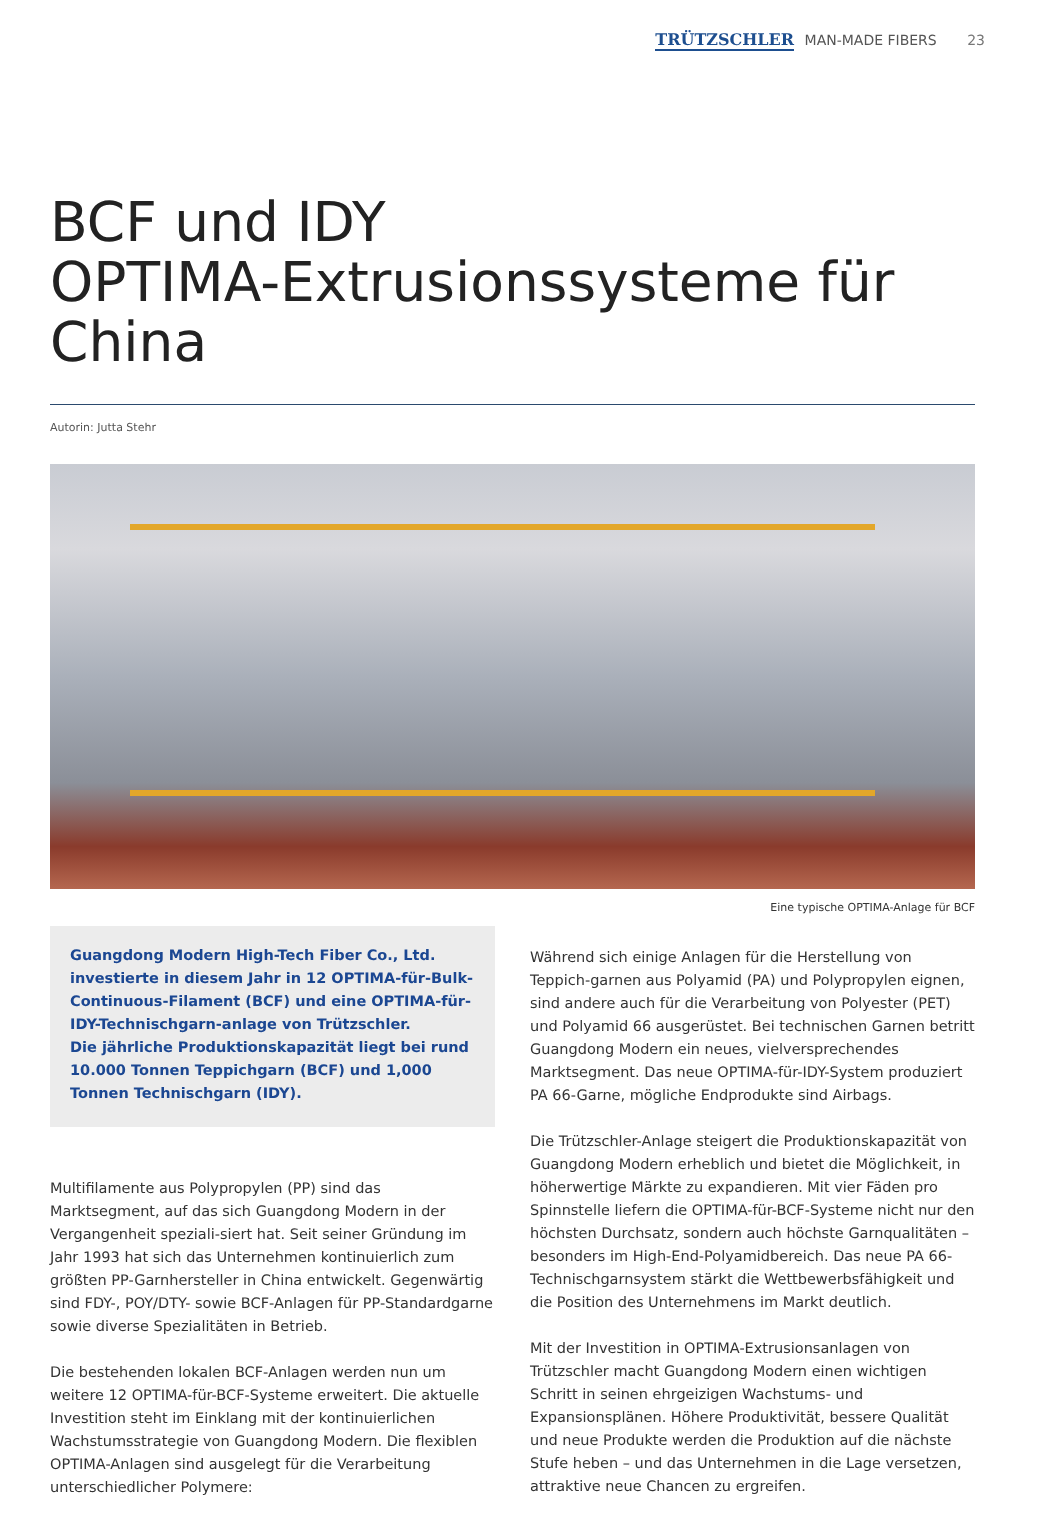TRÜTZSCHLER MAN-MADE FIBERS 23
BCF und IDY
OPTIMA-Extrusionssysteme für China
Autorin: Jutta Stehr
Eine typische OPTIMA-Anlage für BCF
Guangdong Modern High-Tech Fiber Co., Ltd. investierte in diesem Jahr in 12 OPTIMA-für-Bulk-Continuous-Filament (BCF) und eine OPTIMA-für-IDY-Technischgarn-anlage von Trützschler.
Die jährliche Produktionskapazität liegt bei rund 10.000 Tonnen Teppichgarn (BCF) und 1,000 Tonnen Technischgarn (IDY).
Multifilamente aus Polypropylen (PP) sind das Marktsegment, auf das sich Guangdong Modern in der Vergangenheit speziali-siert hat. Seit seiner Gründung im Jahr 1993 hat sich das Unternehmen kontinuierlich zum größten PP-Garnhersteller in China entwickelt. Gegenwärtig sind FDY-, POY/DTY- sowie BCF-Anlagen für PP-Standardgarne sowie diverse Spezialitäten in Betrieb.
Die bestehenden lokalen BCF-Anlagen werden nun um weitere 12 OPTIMA-für-BCF-Systeme erweitert. Die aktuelle Investition steht im Einklang mit der kontinuierlichen Wachstumsstrategie von Guangdong Modern. Die flexiblen OPTIMA-Anlagen sind ausgelegt für die Verarbeitung unterschiedlicher Polymere:
Während sich einige Anlagen für die Herstellung von Teppich-garnen aus Polyamid (PA) und Polypropylen eignen, sind andere auch für die Verarbeitung von Polyester (PET) und Polyamid 66 ausgerüstet. Bei technischen Garnen betritt Guangdong Modern ein neues, vielversprechendes Marktsegment. Das neue OPTIMA-für-IDY-System produziert PA 66-Garne, mögliche Endprodukte sind Airbags.
Die Trützschler-Anlage steigert die Produktionskapazität von Guangdong Modern erheblich und bietet die Möglichkeit, in höherwertige Märkte zu expandieren. Mit vier Fäden pro Spinnstelle liefern die OPTIMA-für-BCF-Systeme nicht nur den höchsten Durchsatz, sondern auch höchste Garnqualitäten – besonders im High-End-Polyamidbereich. Das neue PA 66-Technischgarnsystem stärkt die Wettbewerbsfähigkeit und die Position des Unternehmens im Markt deutlich.
Mit der Investition in OPTIMA-Extrusionsanlagen von Trützschler macht Guangdong Modern einen wichtigen Schritt in seinen ehrgeizigen Wachstums- und Expansionsplänen. Höhere Produktivität, bessere Qualität und neue Produkte werden die Produktion auf die nächste Stufe heben – und das Unternehmen in die Lage versetzen, attraktive neue Chancen zu ergreifen.